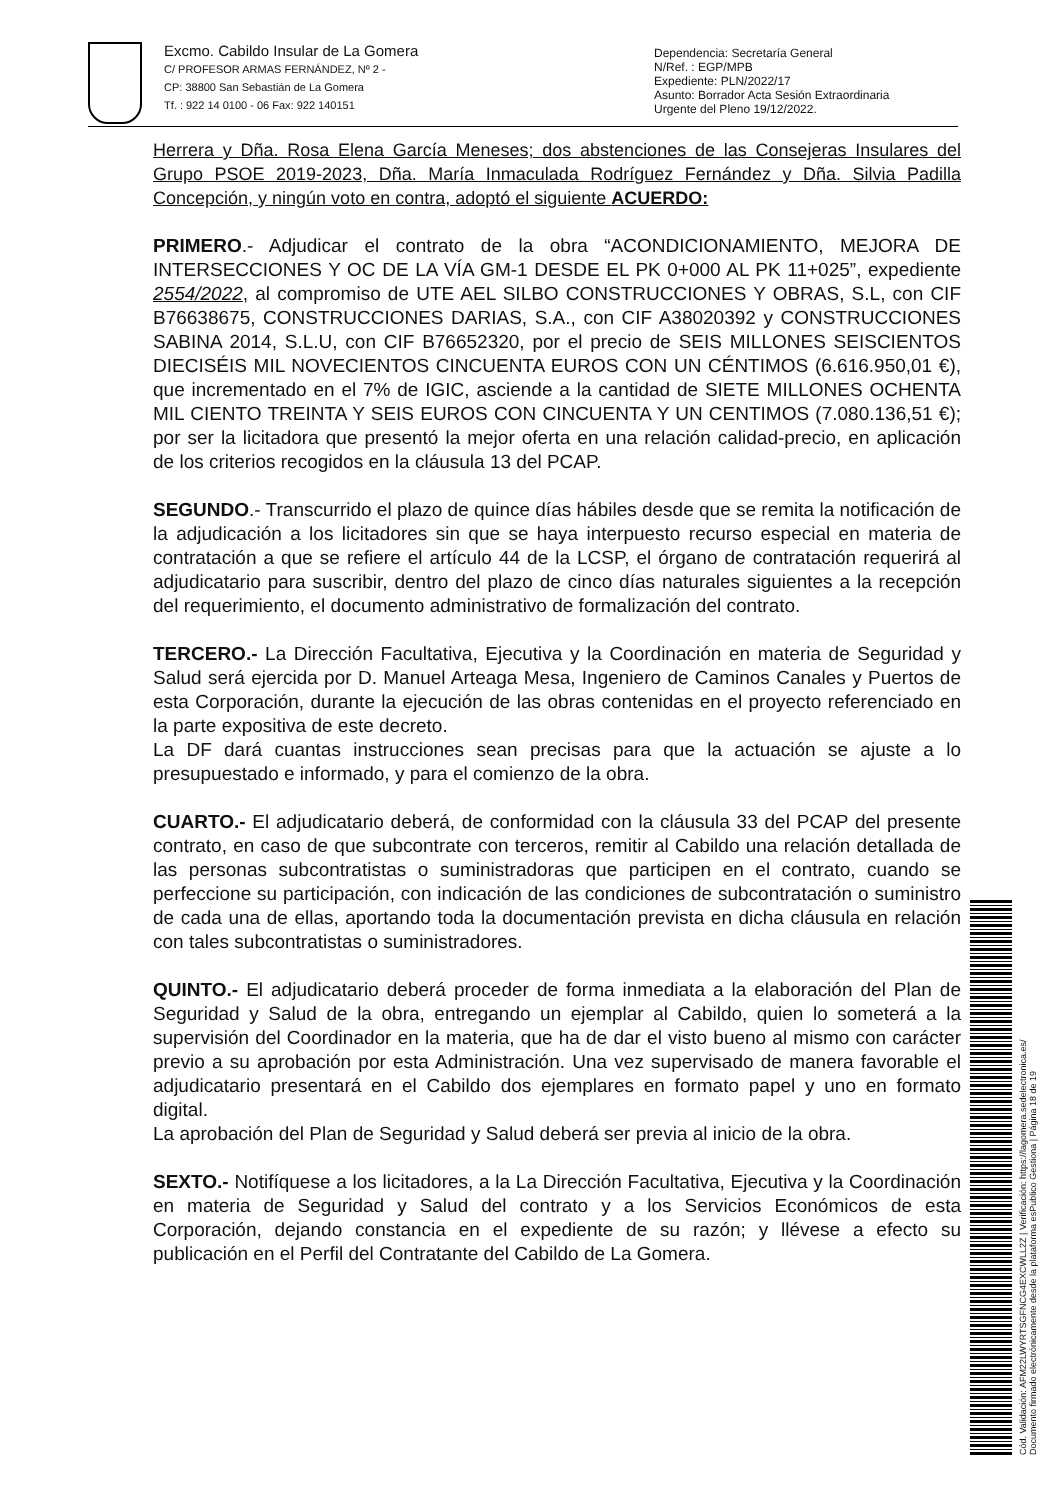Excmo. Cabildo Insular de La Gomera
C/ PROFESOR ARMAS FERNÁNDEZ, Nº 2 -
CP: 38800 San Sebastián de La Gomera
Tf. : 922 14 0100 - 06 Fax: 922 140151
Dependencia: Secretaría General
N/Ref. : EGP/MPB
Expediente: PLN/2022/17
Asunto: Borrador Acta Sesión Extraordinaria
Urgente del Pleno 19/12/2022.
Herrera y Dña. Rosa Elena García Meneses; dos abstenciones de las Consejeras Insulares del Grupo PSOE 2019-2023, Dña. María Inmaculada Rodríguez Fernández y Dña. Silvia Padilla Concepción, y ningún voto en contra, adoptó el siguiente ACUERDO:
PRIMERO.- Adjudicar el contrato de la obra “ACONDICIONAMIENTO, MEJORA DE INTERSECCIONES Y OC DE LA VÍA GM-1 DESDE EL PK 0+000 AL PK 11+025”, expediente 2554/2022, al compromiso de UTE AEL SILBO CONSTRUCCIONES Y OBRAS, S.L, con CIF B76638675, CONSTRUCCIONES DARIAS, S.A., con CIF A38020392 y CONSTRUCCIONES SABINA 2014, S.L.U, con CIF B76652320, por el precio de SEIS MILLONES SEISCIENTOS DIECISÉIS MIL NOVECIENTOS CINCUENTA EUROS CON UN CÉNTIMOS (6.616.950,01 €), que incrementado en el 7% de IGIC, asciende a la cantidad de SIETE MILLONES OCHENTA MIL CIENTO TREINTA Y SEIS EUROS CON CINCUENTA Y UN CENTIMOS (7.080.136,51 €); por ser la licitadora que presentó la mejor oferta en una relación calidad-precio, en aplicación de los criterios recogidos en la cláusula 13 del PCAP.
SEGUNDO.- Transcurrido el plazo de quince días hábiles desde que se remita la notificación de la adjudicación a los licitadores sin que se haya interpuesto recurso especial en materia de contratación a que se refiere el artículo 44 de la LCSP, el órgano de contratación requerirá al adjudicatario para suscribir, dentro del plazo de cinco días naturales siguientes a la recepción del requerimiento, el documento administrativo de formalización del contrato.
TERCERO.- La Dirección Facultativa, Ejecutiva y la Coordinación en materia de Seguridad y Salud será ejercida por D. Manuel Arteaga Mesa, Ingeniero de Caminos Canales y Puertos de esta Corporación, durante la ejecución de las obras contenidas en el proyecto referenciado en la parte expositiva de este decreto.
La DF dará cuantas instrucciones sean precisas para que la actuación se ajuste a lo presupuestado e informado, y para el comienzo de la obra.
CUARTO.- El adjudicatario deberá, de conformidad con la cláusula 33 del PCAP del presente contrato, en caso de que subcontrate con terceros, remitir al Cabildo una relación detallada de las personas subcontratistas o suministradoras que participen en el contrato, cuando se perfeccione su participación, con indicación de las condiciones de subcontratación o suministro de cada una de ellas, aportando toda la documentación prevista en dicha cláusula en relación con tales subcontratistas o suministradores.
QUINTO.- El adjudicatario deberá proceder de forma inmediata a la elaboración del Plan de Seguridad y Salud de la obra, entregando un ejemplar al Cabildo, quien lo someterá a la supervisión del Coordinador en la materia, que ha de dar el visto bueno al mismo con carácter previo a su aprobación por esta Administración. Una vez supervisado de manera favorable el adjudicatario presentará en el Cabildo dos ejemplares en formato papel y uno en formato digital.
La aprobación del Plan de Seguridad y Salud deberá ser previa al inicio de la obra.
SEXTO.- Notifíquese a los licitadores, a la La Dirección Facultativa, Ejecutiva y la Coordinación en materia de Seguridad y Salud del contrato y a los Servicios Económicos de esta Corporación, dejando constancia en el expediente de su razón; y llévese a efecto su publicación en el Perfil del Contratante del Cabildo de La Gomera.
Cód. Validación: AFM22LWYRTSGFNCG4EXCWLL2Z | Verificación: https://lagomera.sedelectronica.es/
Documento firmado electrónicamente desde la plataforma esPublico Gestiona | Página 18 de 19